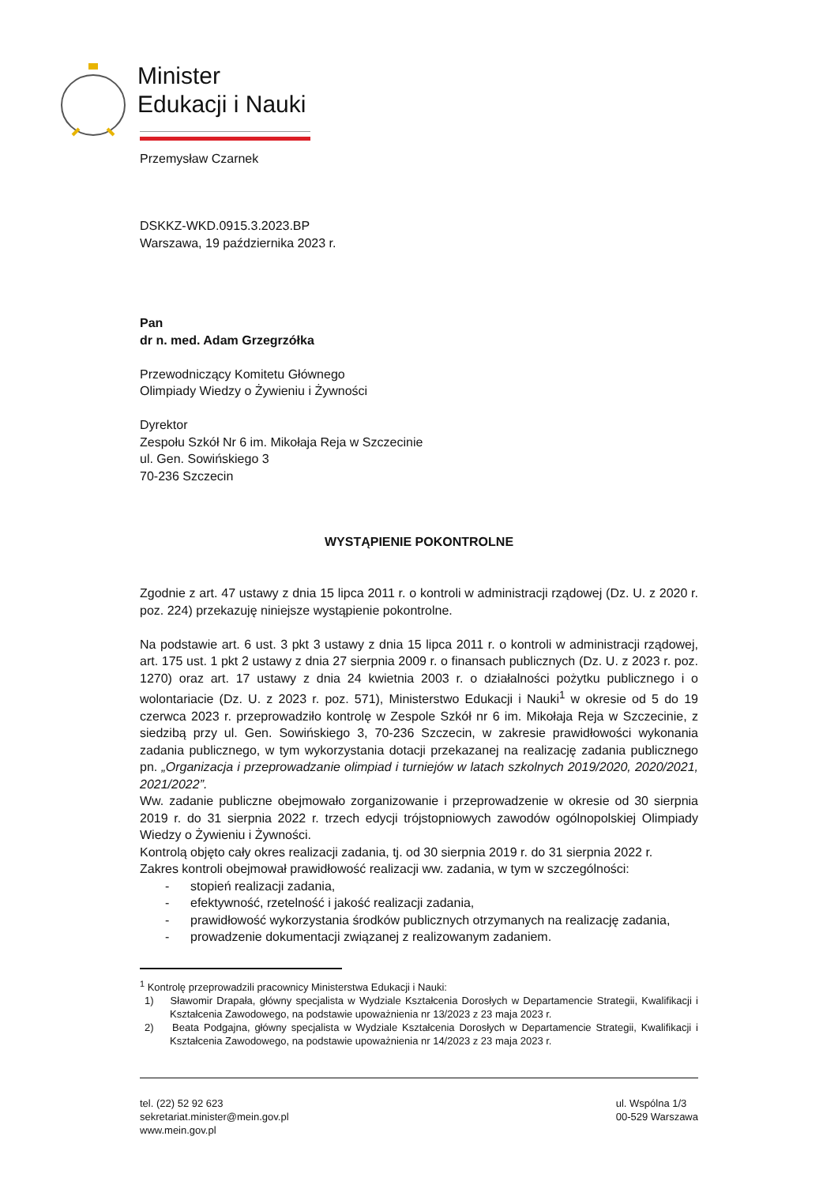Minister
Edukacji i Nauki
Przemysław Czarnek
DSKKZ-WKD.0915.3.2023.BP
Warszawa, 19 października 2023 r.
Pan
dr n. med. Adam Grzegrzółka
Przewodniczący Komitetu Głównego
Olimpiady Wiedzy o Żywieniu i Żywności
Dyrektor
Zespołu Szkół Nr 6 im. Mikołaja Reja w Szczecinie
ul. Gen. Sowińskiego 3
70-236 Szczecin
WYSTĄPIENIE POKONTROLNE
Zgodnie z art. 47 ustawy z dnia 15 lipca 2011 r. o kontroli w administracji rządowej (Dz. U. z 2020 r. poz. 224) przekazuję niniejsze wystąpienie pokontrolne.
Na podstawie art. 6 ust. 3 pkt 3 ustawy z dnia 15 lipca 2011 r. o kontroli w administracji rządowej, art. 175 ust. 1 pkt 2 ustawy z dnia 27 sierpnia 2009 r. o finansach publicznych (Dz. U. z 2023 r. poz. 1270) oraz art. 17 ustawy z dnia 24 kwietnia 2003 r. o działalności pożytku publicznego i o wolontariacie (Dz. U. z 2023 r. poz. 571), Ministerstwo Edukacji i Nauki<sup>1</sup> w okresie od 5 do 19 czerwca 2023 r. przeprowadziło kontrolę w Zespole Szkół nr 6 im. Mikołaja Reja w Szczecinie, z siedzibą przy ul. Gen. Sowińskiego 3, 70-236 Szczecin, w zakresie prawidłowości wykonania zadania publicznego, w tym wykorzystania dotacji przekazanej na realizację zadania publicznego pn. „Organizacja i przeprowadzanie olimpiad i turniejów w latach szkolnych 2019/2020, 2020/2021, 2021/2022”.
Ww. zadanie publiczne obejmowało zorganizowanie i przeprowadzenie w okresie od 30 sierpnia 2019 r. do 31 sierpnia 2022 r. trzech edycji trójstopniowych zawodów ogólnopolskiej Olimpiady Wiedzy o Żywieniu i Żywności.
Kontrolą objęto cały okres realizacji zadania, tj. od 30 sierpnia 2019 r. do 31 sierpnia 2022 r.
Zakres kontroli obejmował prawidłowość realizacji ww. zadania, w tym w szczególności:
- stopień realizacji zadania,
- efektywność, rzetelność i jakość realizacji zadania,
- prawidłowość wykorzystania środków publicznych otrzymanych na realizację zadania,
- prowadzenie dokumentacji związanej z realizowanym zadaniem.
<sup>1</sup> Kontrolę przeprowadzili pracownicy Ministerstwa Edukacji i Nauki:
1) Sławomir Drapała, główny specjalista w Wydziale Kształcenia Dorosłych w Departamencie Strategii, Kwalifikacji i Kształcenia Zawodowego, na podstawie upoważnienia nr 13/2023 z 23 maja 2023 r.
2) Beata Podgajna, główny specjalista w Wydziale Kształcenia Dorosłych w Departamencie Strategii, Kwalifikacji i Kształcenia Zawodowego, na podstawie upoważnienia nr 14/2023 z 23 maja 2023 r.
tel. (22) 52 92 623
sekretariat.minister@mein.gov.pl
www.mein.gov.pl
ul. Wspólna 1/3
00-529 Warszawa